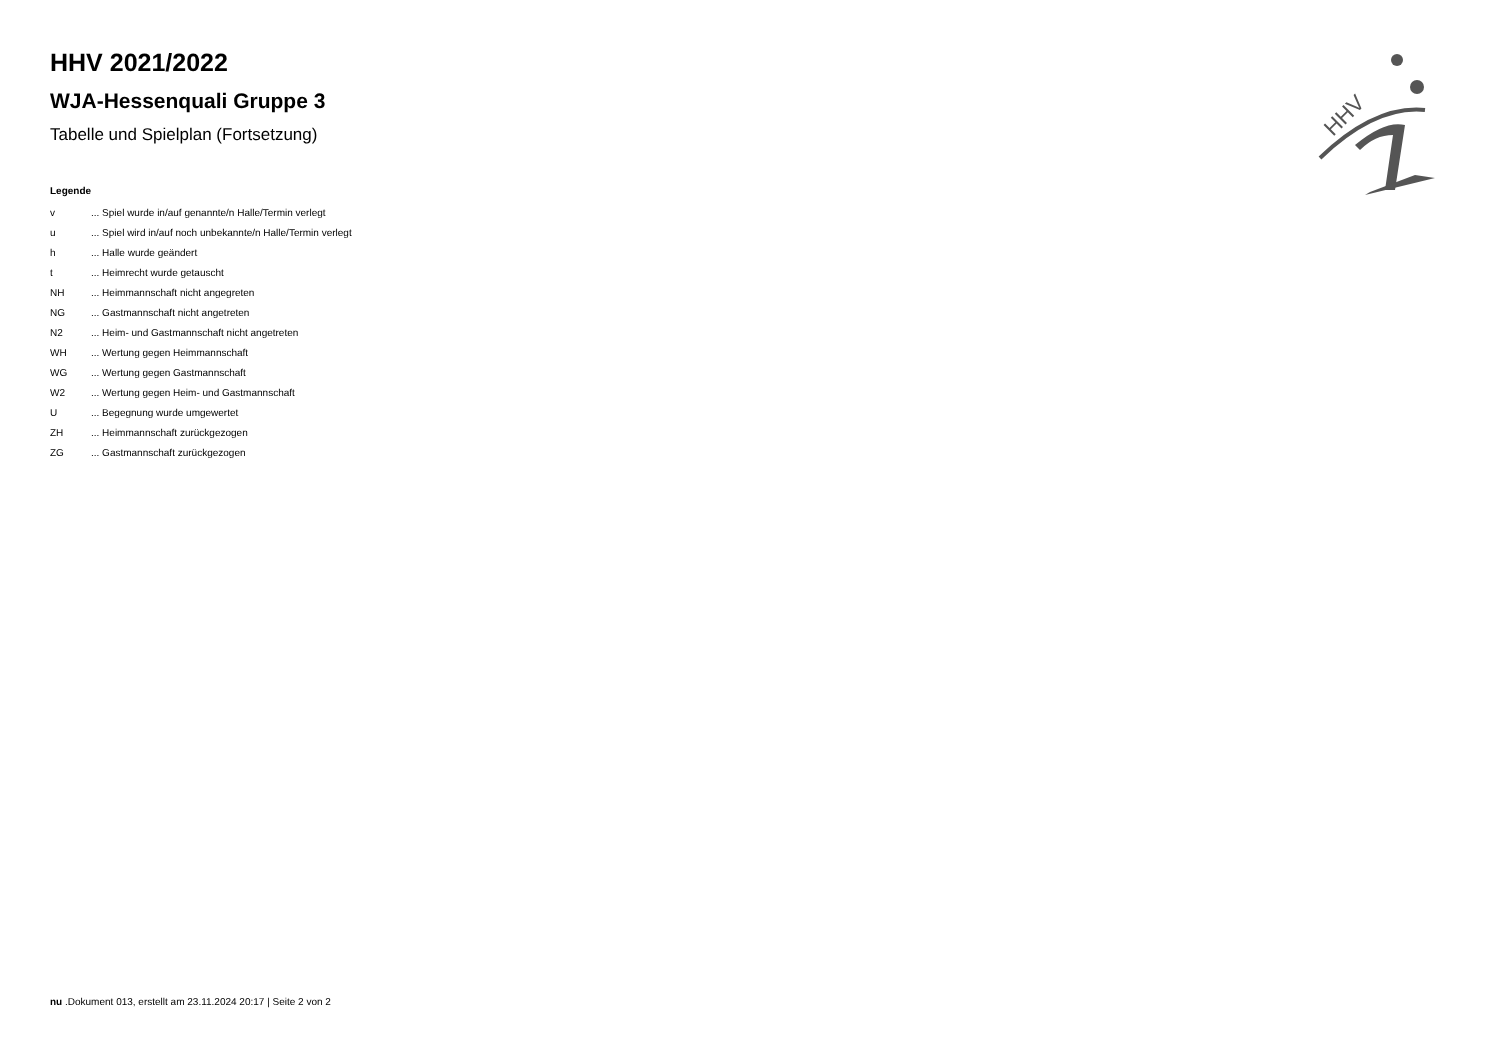HHV
HHV 2021/2022
WJA-Hessenquali Gruppe 3
Tabelle und Spielplan (Fortsetzung)
Legende
| v | ... Spiel wurde in/auf genannte/n Halle/Termin verlegt |
| u | ... Spiel wird in/auf noch unbekannte/n Halle/Termin verlegt |
| h | ... Halle wurde geändert |
| t | ... Heimrecht wurde getauscht |
| NH | ... Heimmannschaft nicht angegreten |
| NG | ... Gastmannschaft nicht angetreten |
| N2 | ... Heim- und Gastmannschaft nicht angetreten |
| WH | ... Wertung gegen Heimmannschaft |
| WG | ... Wertung gegen Gastmannschaft |
| W2 | ... Wertung gegen Heim- und Gastmannschaft |
| U | ... Begegnung wurde umgewertet |
| ZH | ... Heimmannschaft zurückgezogen |
| ZG | ... Gastmannschaft zurückgezogen |
nu .Dokument 013, erstellt am 23.11.2024 20:17 | Seite 2 von 2